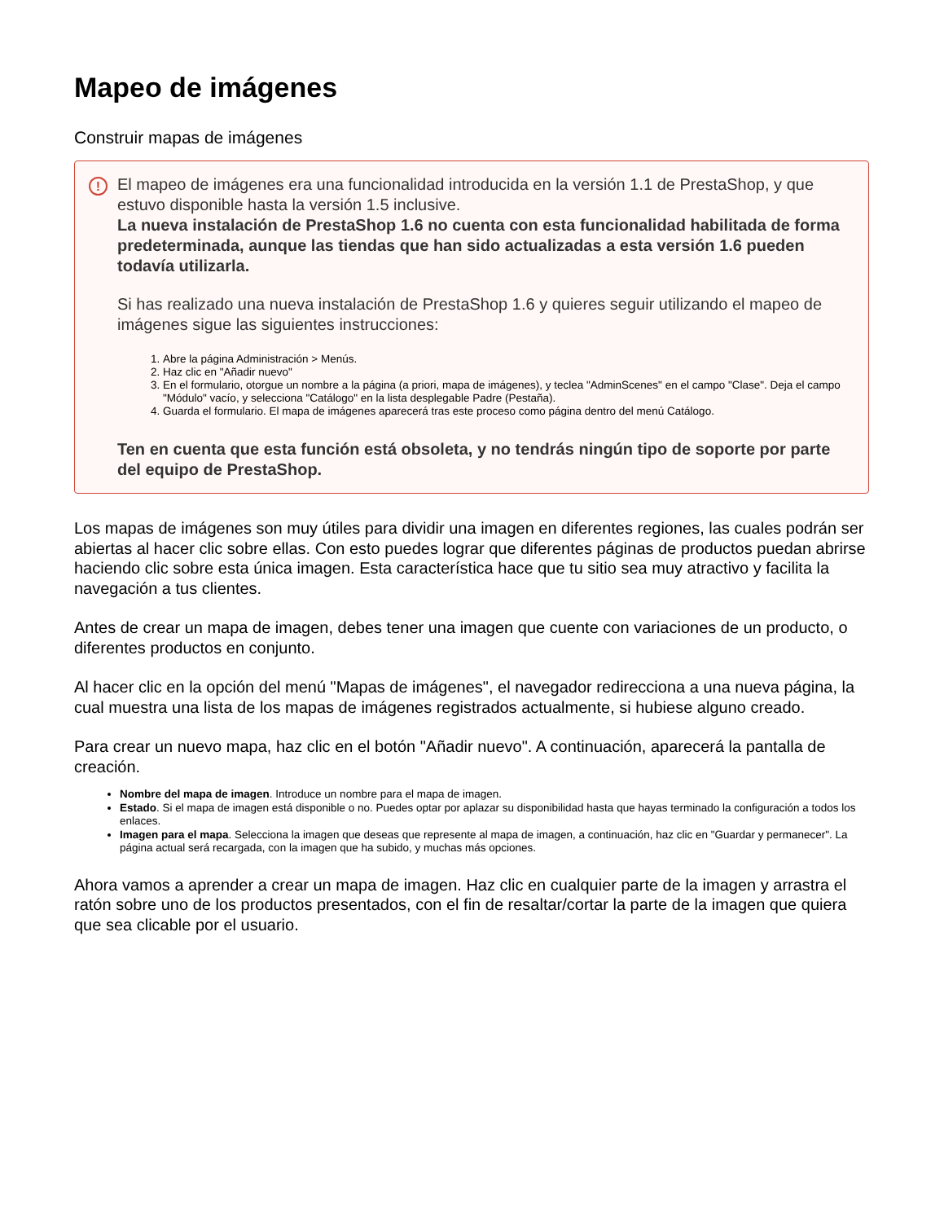Mapeo de imágenes
Construir mapas de imágenes
!
El mapeo de imágenes era una funcionalidad introducida en la versión 1.1 de PrestaShop, y que estuvo disponible hasta la versión 1.5 inclusive.
La nueva instalación de PrestaShop 1.6 no cuenta con esta funcionalidad habilitada de forma predeterminada, aunque las tiendas que han sido actualizadas a esta versión 1.6 pueden todavía utilizarla.
Si has realizado una nueva instalación de PrestaShop 1.6 y quieres seguir utilizando el mapeo de imágenes sigue las siguientes instrucciones:
1. Abre la página Administración > Menús.
2. Haz clic en "Añadir nuevo"
3. En el formulario, otorgue un nombre a la página (a priori, mapa de imágenes), y teclea "AdminScenes" en el campo "Clase". Deja el campo "Módulo" vacío, y selecciona "Catálogo" en la lista desplegable Padre (Pestaña).
4. Guarda el formulario. El mapa de imágenes aparecerá tras este proceso como página dentro del menú Catálogo.
Ten en cuenta que esta función está obsoleta, y no tendrás ningún tipo de soporte por parte del equipo de PrestaShop.
Los mapas de imágenes son muy útiles para dividir una imagen en diferentes regiones, las cuales podrán ser abiertas al hacer clic sobre ellas. Con esto puedes lograr que diferentes páginas de productos puedan abrirse haciendo clic sobre esta única imagen. Esta característica hace que tu sitio sea muy atractivo y facilita la navegación a tus clientes.
Antes de crear un mapa de imagen, debes tener una imagen que cuente con variaciones de un producto, o diferentes productos en conjunto.
Al hacer clic en la opción del menú "Mapas de imágenes", el navegador redirecciona a una nueva página, la cual muestra una lista de los mapas de imágenes registrados actualmente, si hubiese alguno creado.
Para crear un nuevo mapa, haz clic en el botón "Añadir nuevo". A continuación, aparecerá la pantalla de creación.
Nombre del mapa de imagen. Introduce un nombre para el mapa de imagen.
Estado. Si el mapa de imagen está disponible o no. Puedes optar por aplazar su disponibilidad hasta que hayas terminado la configuración a todos los enlaces.
Imagen para el mapa. Selecciona la imagen que deseas que represente al mapa de imagen, a continuación, haz clic en "Guardar y permanecer". La página actual será recargada, con la imagen que ha subido, y muchas más opciones.
Ahora vamos a aprender a crear un mapa de imagen. Haz clic en cualquier parte de la imagen y arrastra el ratón sobre uno de los productos presentados, con el fin de resaltar/cortar la parte de la imagen que quiera que sea clicable por el usuario.